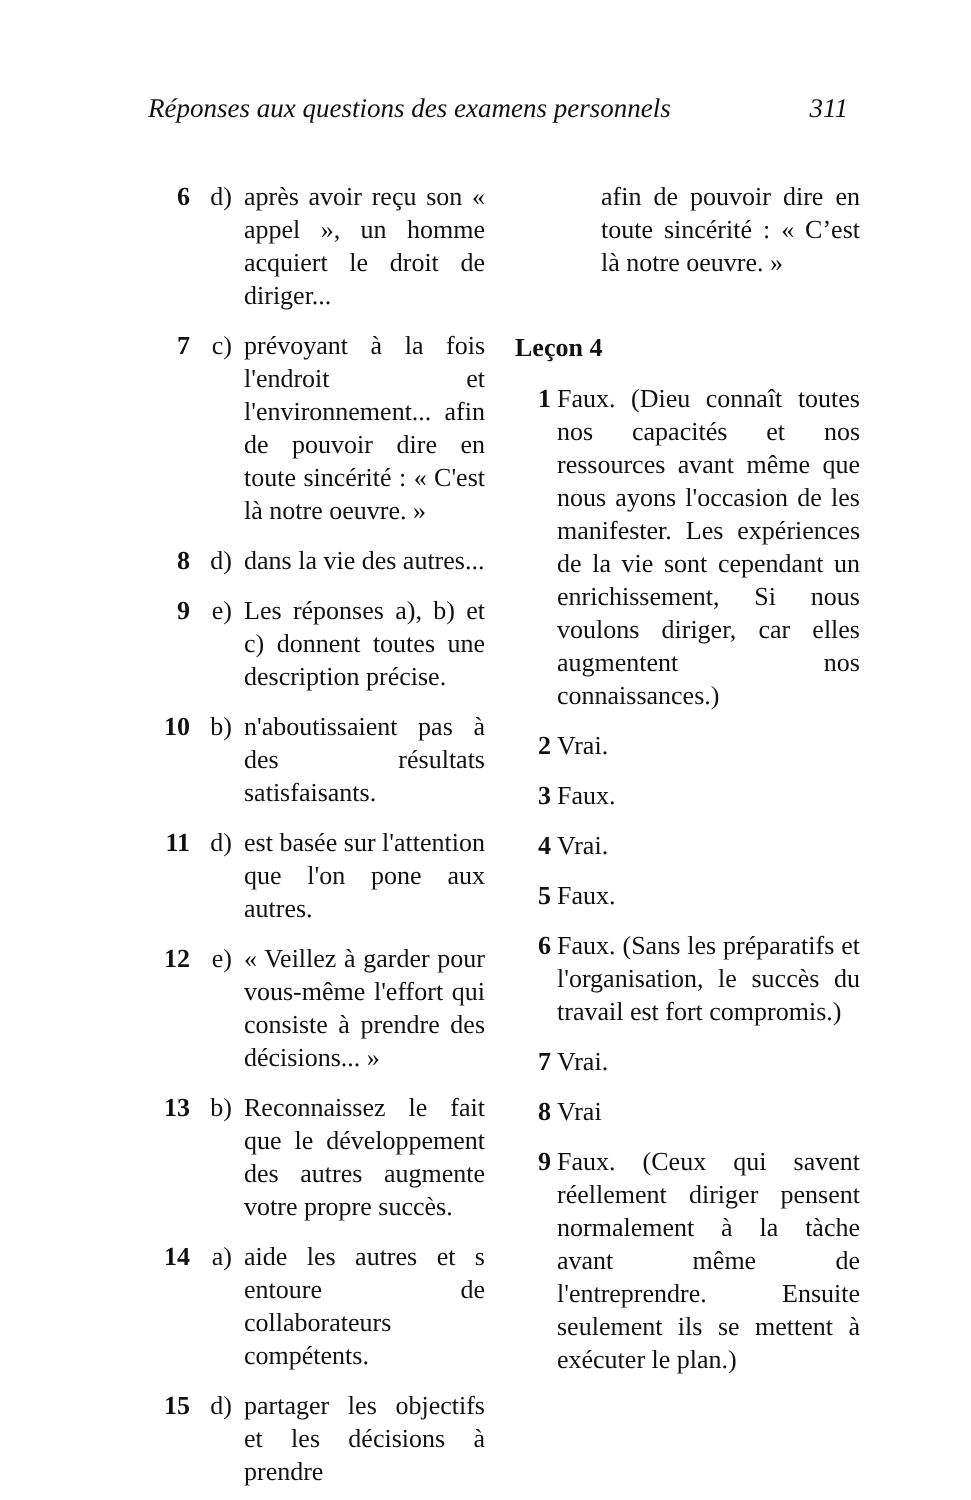Réponses aux questions des examens personnels 311
6 d) après avoir reçu son « appel », un homme acquiert le droit de diriger...
7 c) prévoyant à la fois l'endroit et l'environnement... afin de pouvoir dire en toute sincérité : « C'est là notre oeuvre. »
8 d) dans la vie des autres...
9 e) Les réponses a), b) et c) donnent toutes une description précise.
10 b) n'aboutissaient pas à des résultats satisfaisants.
11 d) est basée sur l'attention que l'on pone aux autres.
12 e) « Veillez à garder pour vous-même l'effort qui consiste à prendre des décisions... »
13 b) Reconnaissez le fait que le développement des autres augmente votre propre succès.
14 a) aide les autres et s entoure de collaborateurs compétents.
15 d) partager les objectifs et les décisions à prendre
afin de pouvoir dire en toute sincérité : « C’est là notre oeuvre. »
Leçon 4
1 Faux. (Dieu connaît toutes nos capacités et nos ressources avant même que nous ayons l'occasion de les manifester. Les expériences de la vie sont cependant un enrichissement, Si nous voulons diriger, car elles augmentent nos connaissances.)
2 Vrai.
3 Faux.
4 Vrai.
5 Faux.
6 Faux. (Sans les préparatifs et l'organisation, le succès du travail est fort compromis.)
7 Vrai.
8 Vrai
9 Faux. (Ceux qui savent réellement diriger pensent normalement à la tàche avant même de l'entreprendre. Ensuite seulement ils se mettent à exécuter le plan.)